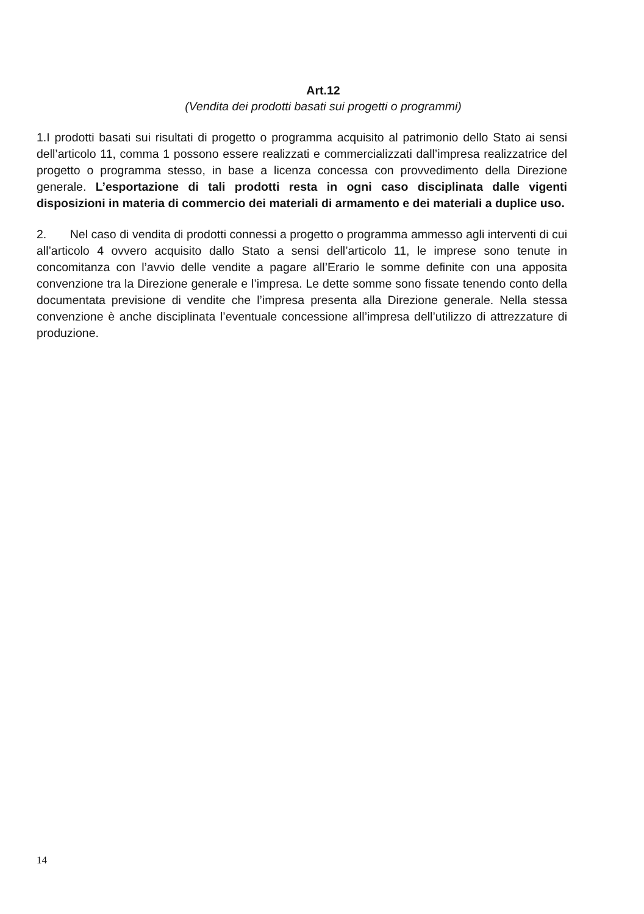Art.12
(Vendita dei prodotti basati sui progetti o programmi)
1.I prodotti basati sui risultati di progetto o programma acquisito al patrimonio dello Stato ai sensi dell’articolo 11, comma 1 possono essere realizzati e commercializzati dall’impresa realizzatrice del progetto o programma stesso, in base a licenza concessa con provvedimento della Direzione generale. L’esportazione di tali prodotti resta in ogni caso disciplinata dalle vigenti disposizioni in materia di commercio dei materiali di armamento e dei materiali a duplice uso.
2. Nel caso di vendita di prodotti connessi a progetto o programma ammesso agli interventi di cui all’articolo 4 ovvero acquisito dallo Stato a sensi dell’articolo 11, le imprese sono tenute in concomitanza con l’avvio delle vendite a pagare all’Erario le somme definite con una apposita convenzione tra la Direzione generale e l’impresa. Le dette somme sono fissate tenendo conto della documentata previsione di vendite che l’impresa presenta alla Direzione generale. Nella stessa convenzione è anche disciplinata l’eventuale concessione all’impresa dell’utilizzo di attrezzature di produzione.
14